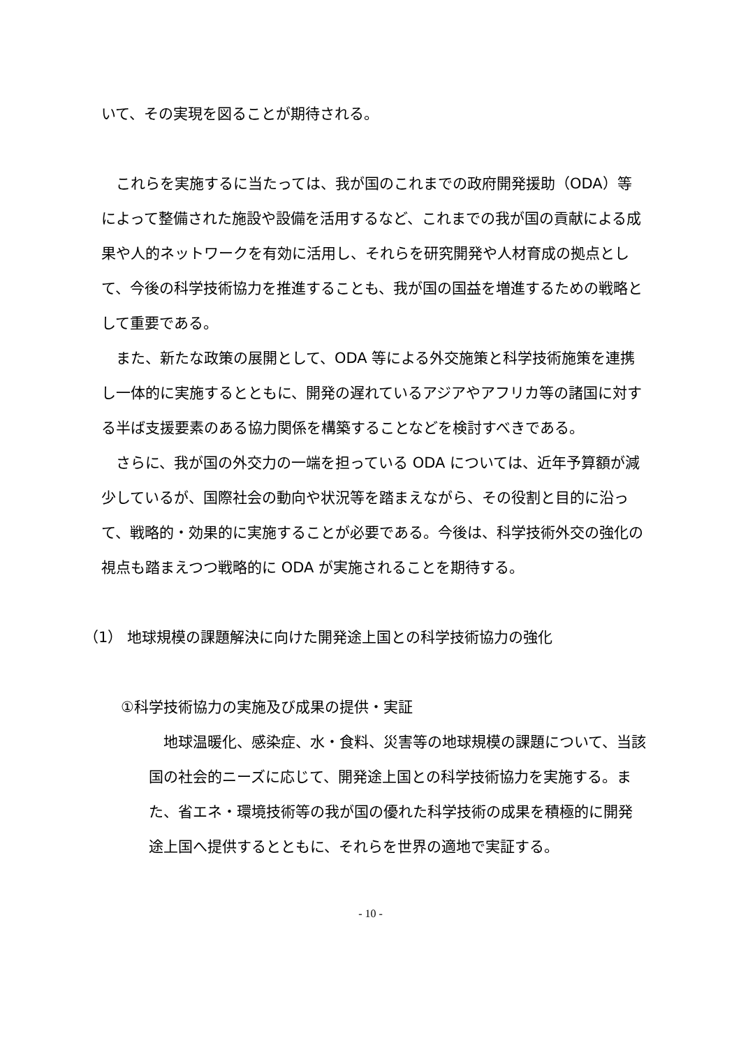いて、その実現を図ることが期待される。
これらを実施するに当たっては、我が国のこれまでの政府開発援助（ODA）等によって整備された施設や設備を活用するなど、これまでの我が国の貢献による成果や人的ネットワークを有効に活用し、それらを研究開発や人材育成の拠点として、今後の科学技術協力を推進することも、我が国の国益を増進するための戦略として重要である。
また、新たな政策の展開として、ODA 等による外交施策と科学技術施策を連携し一体的に実施するとともに、開発の遅れているアジアやアフリカ等の諸国に対する半ば支援要素のある協力関係を構築することなどを検討すべきである。
さらに、我が国の外交力の一端を担っている ODA については、近年予算額が減少しているが、国際社会の動向や状況等を踏まえながら、その役割と目的に沿って、戦略的・効果的に実施することが必要である。今後は、科学技術外交の強化の視点も踏まえつつ戦略的に ODA が実施されることを期待する。
（1） 地球規模の課題解決に向けた開発途上国との科学技術協力の強化
①科学技術協力の実施及び成果の提供・実証
地球温暖化、感染症、水・食料、災害等の地球規模の課題について、当該国の社会的ニーズに応じて、開発途上国との科学技術協力を実施する。また、省エネ・環境技術等の我が国の優れた科学技術の成果を積極的に開発途上国へ提供するとともに、それらを世界の適地で実証する。
- 10 -